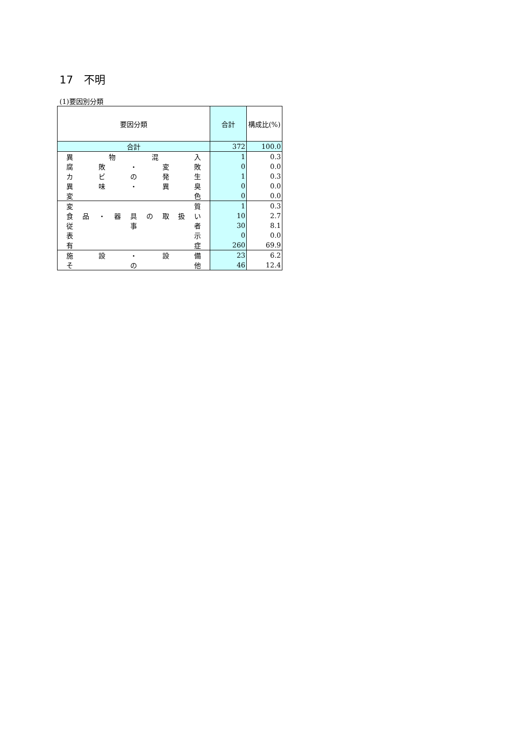17　不明
(1)要因別分類
| 要因分類 | 合計 | 構成比(%) |
| --- | --- | --- |
| 合計 | 372 | 100.0 |
| 異 物 混 入 | 1 | 0.3 |
| 腐 敗 ・ 変 敗 | 0 | 0.0 |
| カ ビ の 発 生 | 1 | 0.3 |
| 異 味 ・ 異 臭 | 0 | 0.0 |
| 変 色 | 0 | 0.0 |
| 変 質 | 1 | 0.3 |
| 食 品 ・ 器 具 の 取 扱 い | 10 | 2.7 |
| 従 事 者 | 30 | 8.1 |
| 表 示 | 0 | 0.0 |
| 有 症 | 260 | 69.9 |
| 施 設 ・ 設 備 | 23 | 6.2 |
| そ の 他 | 46 | 12.4 |